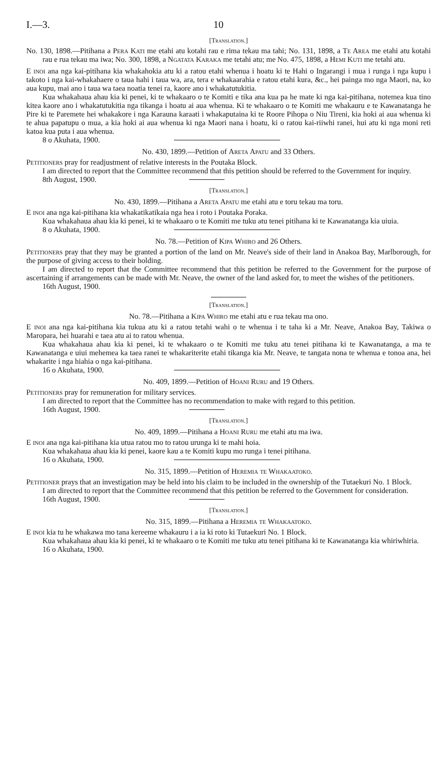I.—3. 10
[Translation.]
No. 130, 1898.—Pitihana a Pera Kati me etahi atu kotahi rau e rima tekau ma tahi; No. 131, 1898, a Te Area me etahi atu kotahi rau e rua tekau ma iwa; No. 300, 1898, a Ngatata Karaka me tetahi atu; me No. 475, 1898, a Hemi Kuti me tetahi atu.
E inoi ana nga kai-pitihana kia whakahokia atu ki a ratou etahi whenua i hoatu ki te Hahi o Ingarangi i mua i runga i nga kupu i takoto i nga kai-whakahaere o taua hahi i taua wa, ara, tera e whakaarahia e ratou etahi kura, &c., hei painga mo nga Maori, na, ko aua kupu, mai ano i taua wa taea noatia tenei ra, kaore ano i whakatutukitia.
Kua whakahaua ahau kia ki penei, ki te whakaaro o te Komiti e tika ana kua pa he mate ki nga kai-pitihana, notemea kua tino kitea kaore ano i whakatutukitia nga tikanga i hoatu ai aua whenua. Ki te whakaaro o te Komiti me whakauru e te Kawanatanga he Pire ki te Paremete hei whakakore i nga Karauna karaati i whakaputaina ki te Roore Pihopa o Niu Tireni, kia hoki ai aua whenua ki te ahua papatupu o mua, a kia hoki ai aua whenua ki nga Maori nana i hoatu, ki o ratou kai-riiwhi ranei, hui atu ki nga moni reti katoa kua puta i aua whenua.
8 o Akuhata, 1900.
No. 430, 1899.—Petition of Areta Apatu and 33 Others.
Petitioners pray for readjustment of relative interests in the Poutaka Block.
I am directed to report that the Committee recommend that this petition should be referred to the Government for inquiry.
8th August, 1900.
[Translation.]
No. 430, 1899.—Pitihana a Areta Apatu me etahi atu e toru tekau ma toru.
E inoi ana nga kai-pitihana kia whakatikatikaia nga hea i roto i Poutaka Poraka.
Kua whakahaua ahau kia ki penei, ki te whakaaro o te Komiti me tuku atu tenei pitihana ki te Kawanatanga kia uiuia.
8 o Akuhata, 1900.
No. 78.—Petition of Kipa Whiro and 26 Others.
Petitioners pray that they may be granted a portion of the land on Mr. Neave's side of their land in Anakoa Bay, Marlborough, for the purpose of giving access to their holding.
I am directed to report that the Committee recommend that this petition be referred to the Government for the purpose of ascertaining if arrangements can be made with Mr. Neave, the owner of the land asked for, to meet the wishes of the petitioners.
16th August, 1900.
[Translation.]
No. 78.—Pitihana a Kipa Whiro me etahi atu e rua tekau ma ono.
E inoi ana nga kai-pitihana kia tukua atu ki a ratou tetahi wahi o te whenua i te taha ki a Mr. Neave, Anakoa Bay, Takiwa o Maropara, hei huarahi e taea atu ai to ratou whenua.
Kua whakahaua ahau kia ki penei, ki te whakaaro o te Komiti me tuku atu tenei pitihana ki te Kawanatanga, a ma te Kawanatanga e uiui mehemea ka taea ranei te whakariterite etahi tikanga kia Mr. Neave, te tangata nona te whenua e tonoa ana, hei whakarite i nga hiahia o nga kai-pitihana.
16 o Akuhata, 1900.
No. 409, 1899.—Petition of Hoani Ruru and 19 Others.
Petitioners pray for remuneration for military services.
I am directed to report that the Committee has no recommendation to make with regard to this petition.
16th August, 1900.
[Translation.]
No. 409, 1899.—Pitihana a Hoani Ruru me etahi atu ma iwa.
E inoi ana nga kai-pitihana kia utua ratou mo to ratou urunga ki te mahi hoia.
Kua whakahaua ahau kia ki penei, kaore kau a te Komiti kupu mo runga i tenei pitihana.
16 o Akuhata, 1900.
No. 315, 1899.—Petition of Heremia te Whakaatoko.
Petitioner prays that an investigation may be held into his claim to be included in the ownership of the Tutaekuri No. 1 Block.
I am directed to report that the Committee recommend that this petition be referred to the Government for consideration.
16th August, 1900.
[Translation.]
No. 315, 1899.—Pitihana a Heremia te Whakaatoko.
E inoi kia tu he whakawa mo tana kereeme whakauru i a ia ki roto ki Tutaekuri No. 1 Block.
Kua whakahaua ahau kia ki penei, ki te whakaaro o te Komiti me tuku atu tenei pitihana ki te Kawanatanga kia whiriwhiria.
16 o Akuhata, 1900.